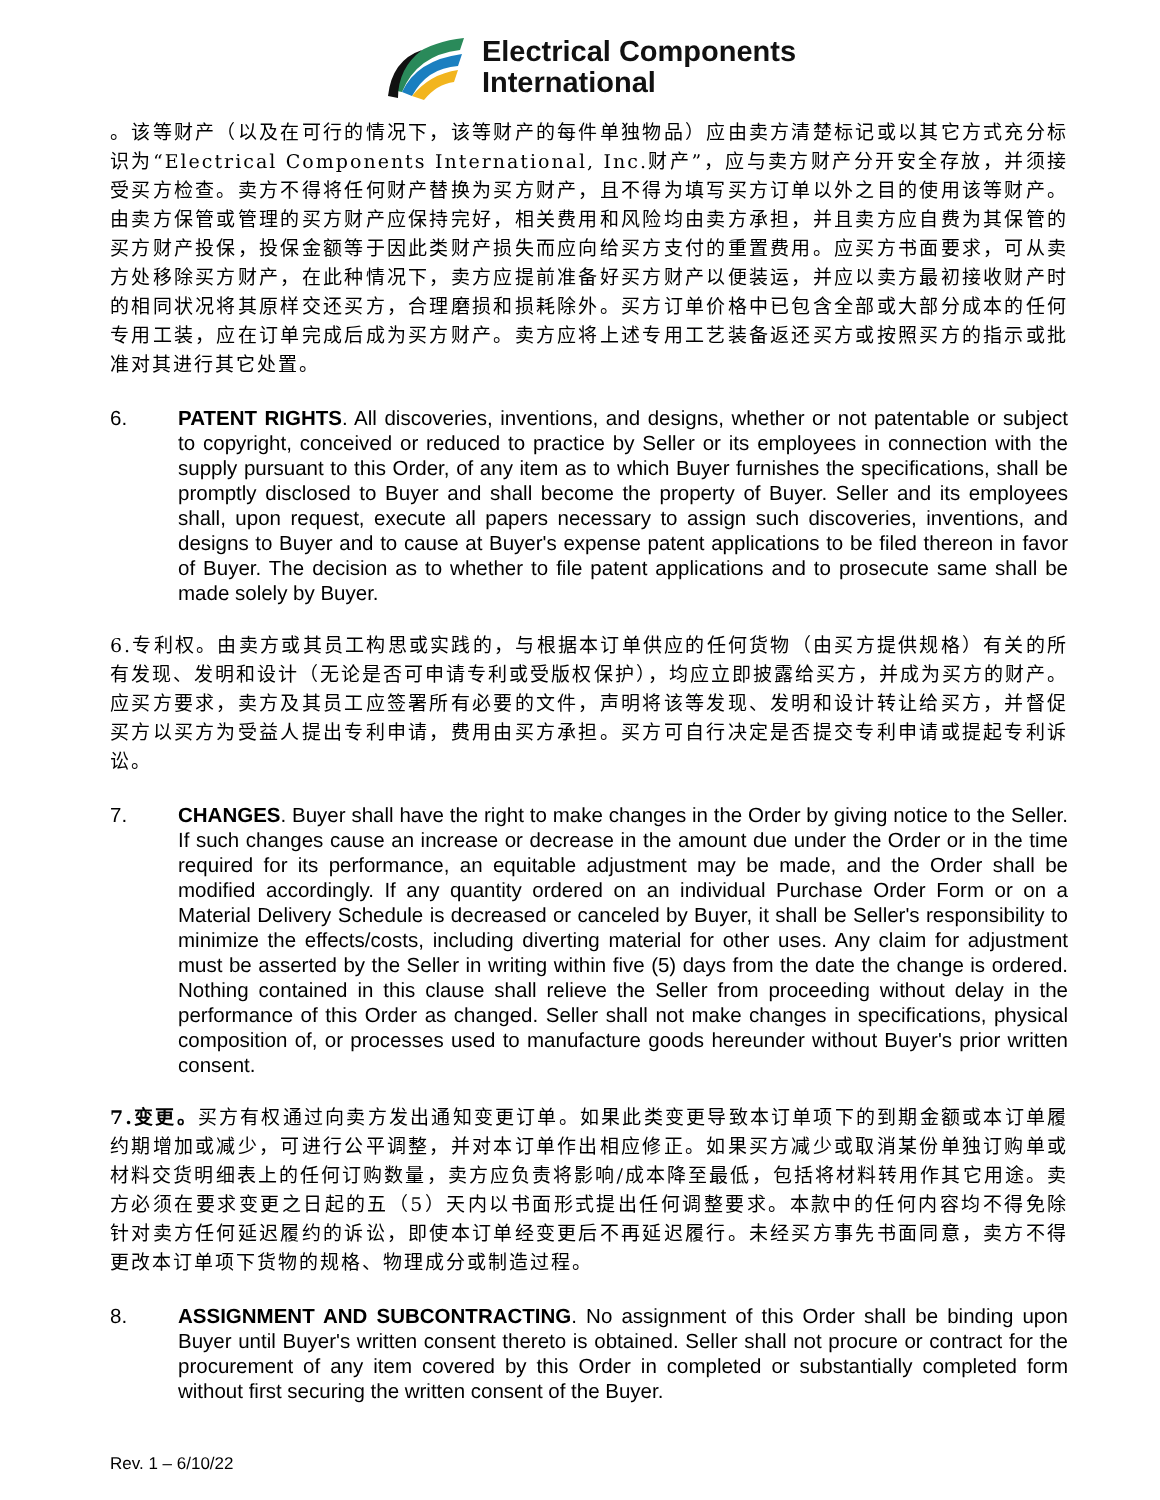Electrical Components
International
。该等财产（以及在可行的情况下，该等财产的每件单独物品）应由卖方清楚标记或以其它方式充分标识为“Electrical Components International, Inc.财产”，应与卖方财产分开安全存放，并须接受买方检查。卖方不得将任何财产替换为买方财产，且不得为填写买方订单以外之目的使用该等财产。由卖方保管或管理的买方财产应保持完好，相关费用和风险均由卖方承担，并且卖方应自费为其保管的买方财产投保，投保金额等于因此类财产损失而应向给买方支付的重置费用。应买方书面要求，可从卖方处移除买方财产，在此种情况下，卖方应提前准备好买方财产以便装运，并应以卖方最初接收财产时的相同状况将其原样交还买方，合理磨损和损耗除外。买方订单价格中已包含全部或大部分成本的任何专用工装，应在订单完成后成为买方财产。卖方应将上述专用工艺装备返还买方或按照买方的指示或批准对其进行其它处置。
6. PATENT RIGHTS. All discoveries, inventions, and designs, whether or not patentable or subject to copyright, conceived or reduced to practice by Seller or its employees in connection with the supply pursuant to this Order, of any item as to which Buyer furnishes the specifications, shall be promptly disclosed to Buyer and shall become the property of Buyer. Seller and its employees shall, upon request, execute all papers necessary to assign such discoveries, inventions, and designs to Buyer and to cause at Buyer's expense patent applications to be filed thereon in favor of Buyer. The decision as to whether to file patent applications and to prosecute same shall be made solely by Buyer.
6.专利权。由卖方或其员工构思或实践的，与根据本订单供应的任何货物（由买方提供规格）有关的所有发现、发明和设计（无论是否可申请专利或受版权保护），均应立即披露给买方，并成为买方的财产。应买方要求，卖方及其员工应签署所有必要的文件，声明将该等发现、发明和设计转让给买方，并督促买方以买方为受益人提出专利申请，费用由买方承担。买方可自行决定是否提交专利申请或提起专利诉讼。
7. CHANGES. Buyer shall have the right to make changes in the Order by giving notice to the Seller. If such changes cause an increase or decrease in the amount due under the Order or in the time required for its performance, an equitable adjustment may be made, and the Order shall be modified accordingly. If any quantity ordered on an individual Purchase Order Form or on a Material Delivery Schedule is decreased or canceled by Buyer, it shall be Seller's responsibility to minimize the effects/costs, including diverting material for other uses. Any claim for adjustment must be asserted by the Seller in writing within five (5) days from the date the change is ordered. Nothing contained in this clause shall relieve the Seller from proceeding without delay in the performance of this Order as changed. Seller shall not make changes in specifications, physical composition of, or processes used to manufacture goods hereunder without Buyer's prior written consent.
7.变更。买方有权通过向卖方发出通知变更订单。如果此类变更导致本订单项下的到期金额或本订单履约期增加或减少，可进行公平调整，并对本订单作出相应修正。如果买方减少或取消某份单独订购单或材料交货明细表上的任何订购数量，卖方应负责将影响/成本降至最低，包括将材料转用作其它用途。卖方必须在要求变更之日起的五（5）天内以书面形式提出任何调整要求。本款中的任何内容均不得免除针对卖方任何延迟履约的诉讼，即使本订单经变更后不再延迟履行。未经买方事先书面同意，卖方不得更改本订单项下货物的规格、物理成分或制造过程。
8. ASSIGNMENT AND SUBCONTRACTING. No assignment of this Order shall be binding upon Buyer until Buyer's written consent thereto is obtained. Seller shall not procure or contract for the procurement of any item covered by this Order in completed or substantially completed form without first securing the written consent of the Buyer.
Rev. 1 – 6/10/22